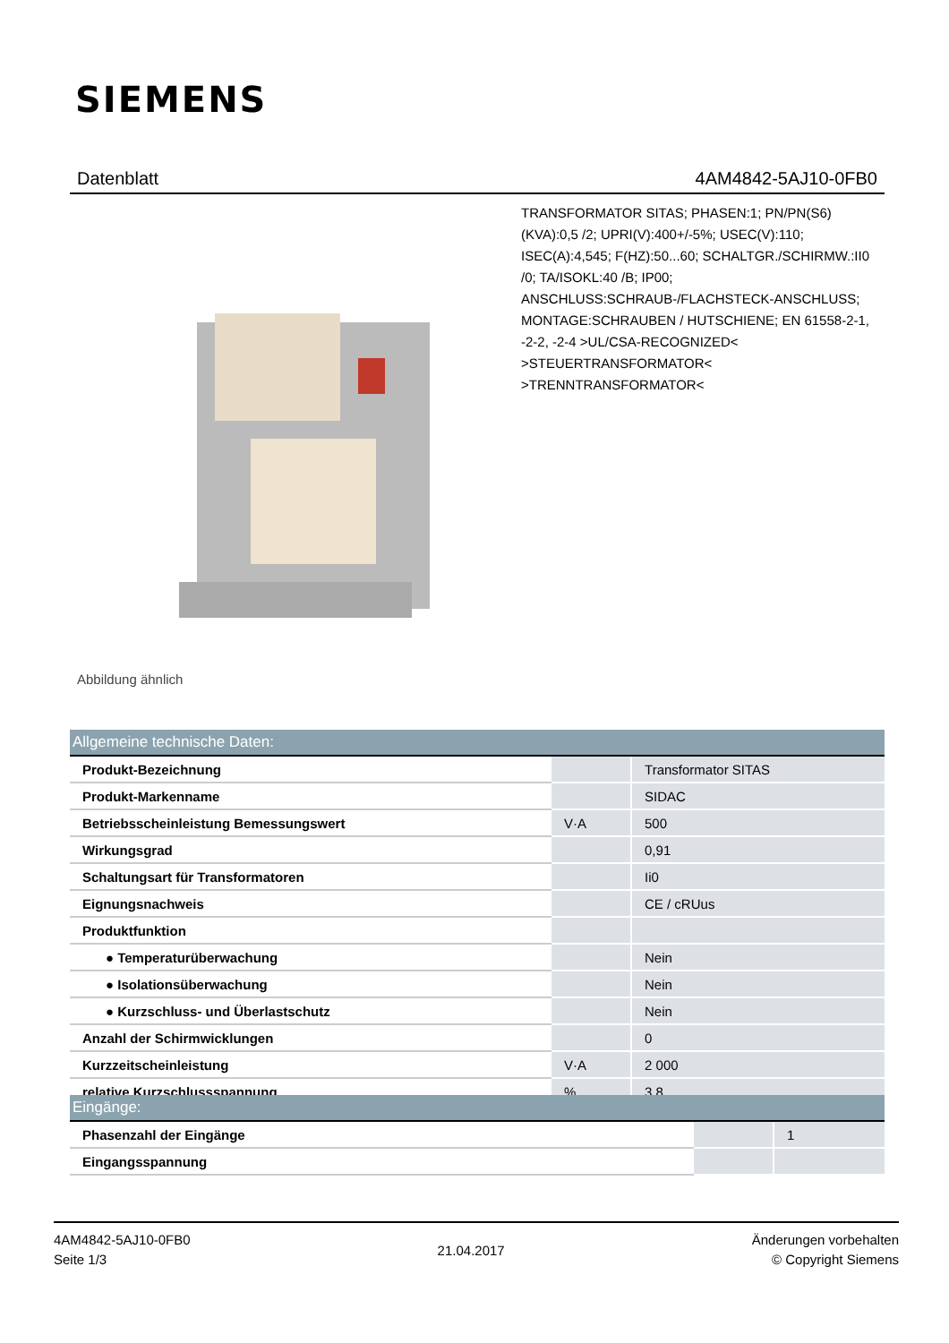SIEMENS
Datenblatt 4AM4842-5AJ10-0FB0
Abbildung ähnlich
TRANSFORMATOR SITAS; PHASEN:1; PN/PN(S6)(KVA):0,5 /2; UPRI(V):400+/-5%; USEC(V):110; ISEC(A):4,545; F(HZ):50...60; SCHALTGR./SCHIRMW.:II0 /0; TA/ISOKL:40 /B; IP00; ANSCHLUSS:SCHRAUB-/FLACHSTECK-ANSCHLUSS; MONTAGE:SCHRAUBEN / HUTSCHIENE; EN 61558-2-1, -2-2, -2-4 >UL/CSA-RECOGNIZED< >STEUERTRANSFORMATOR< >TRENNTRANSFORMATOR<
| Allgemeine technische Daten: | | |
| --- | --- | --- |
| Produkt-Bezeichnung | | Transformator SITAS |
| Produkt-Markenname | | SIDAC |
| Betriebsscheinleistung Bemessungswert | V·A | 500 |
| Wirkungsgrad | | 0,91 |
| Schaltungsart für Transformatoren | | Ii0 |
| Eignungsnachweis | | CE / cRUus |
| Produktfunktion | | |
| ● Temperaturüberwachung | | Nein |
| ● Isolationsüberwachung | | Nein |
| ● Kurzschluss- und Überlastschutz | | Nein |
| Anzahl der Schirmwicklungen | | 0 |
| Kurzzeitscheinleistung | V·A | 2 000 |
| relative Kurzschlussspannung | % | 3,8 |
| Eingänge: | | |
| --- | --- | --- |
| Phasenzahl der Eingänge | | 1 |
| Eingangsspannung | | |
4AM4842-5AJ10-0FB0
Seite 1/3
21.04.2017
Änderungen vorbehalten
© Copyright Siemens